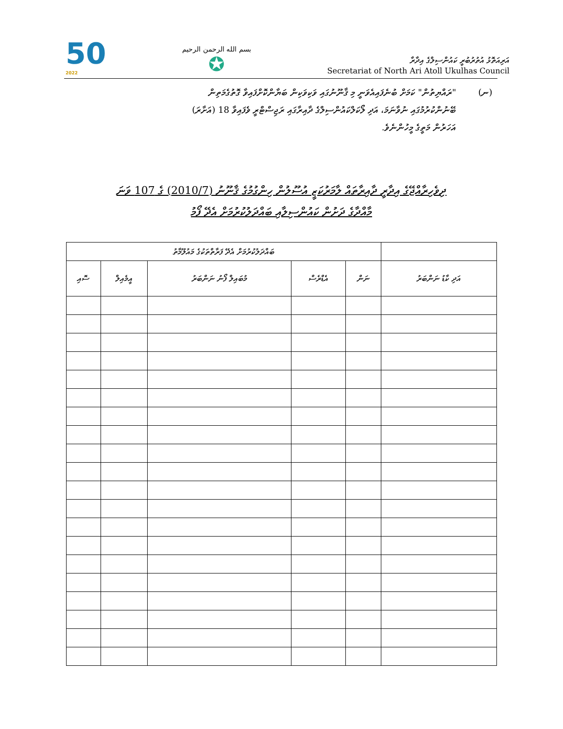50
2022
بسم الله الرحمن الرحيم
✪
އަރިއަތޮޅު އުތުރުބުރީ ކައުންސިލްގެ އިދާރާ
Secretariat of North Ari Atoll Ukulhas Council
(ނ) "ރައްޔިތުން" ކަމަށް ބުނެފައިއެވަނީ މި ޤާނޫނުގައި ވަކިވަކިން ބަޔާންކޮށްފައިވާ ގޮތުގެމަތިން ބޭނުންކުރުމުގައި ނުވާނަމަ، އަދި ލޯކަލްކައުންސިލްގެ ދާއިރާގައި ރަޖިސްޓްރީ ވެފައިވާ 18 (އަށާރަ) އަހަރުން މަތީގެ މީހުންނެވެ.
ދިވެހިރާއްޖޭގެ އިދާރީ ދާއިރާތައް ލާމަރުކަޒީ އުސޫލުން ހިންގުމުގެ ޤާނޫނު (2010/7) ގެ 107 ވަނަ
މާއްދާގެ ދަށުން ކައުންސިލާއި ބައްދަލުކުރުމަށް އެދޭ ފޯމު
| | ބައްދަލުކުރުމަށް އެދޭ ފަރާތްތަކުގެ މައުލޫމާތު | | | | |
| --- | --- | --- | --- | --- | --- |
| އަދި ކާޑު ނަންބަރު | ނަން | އެޑްރެސް | މުބައިލް ފޯނު ނަންބަރު | އީމެއިލް | ސޮއި |